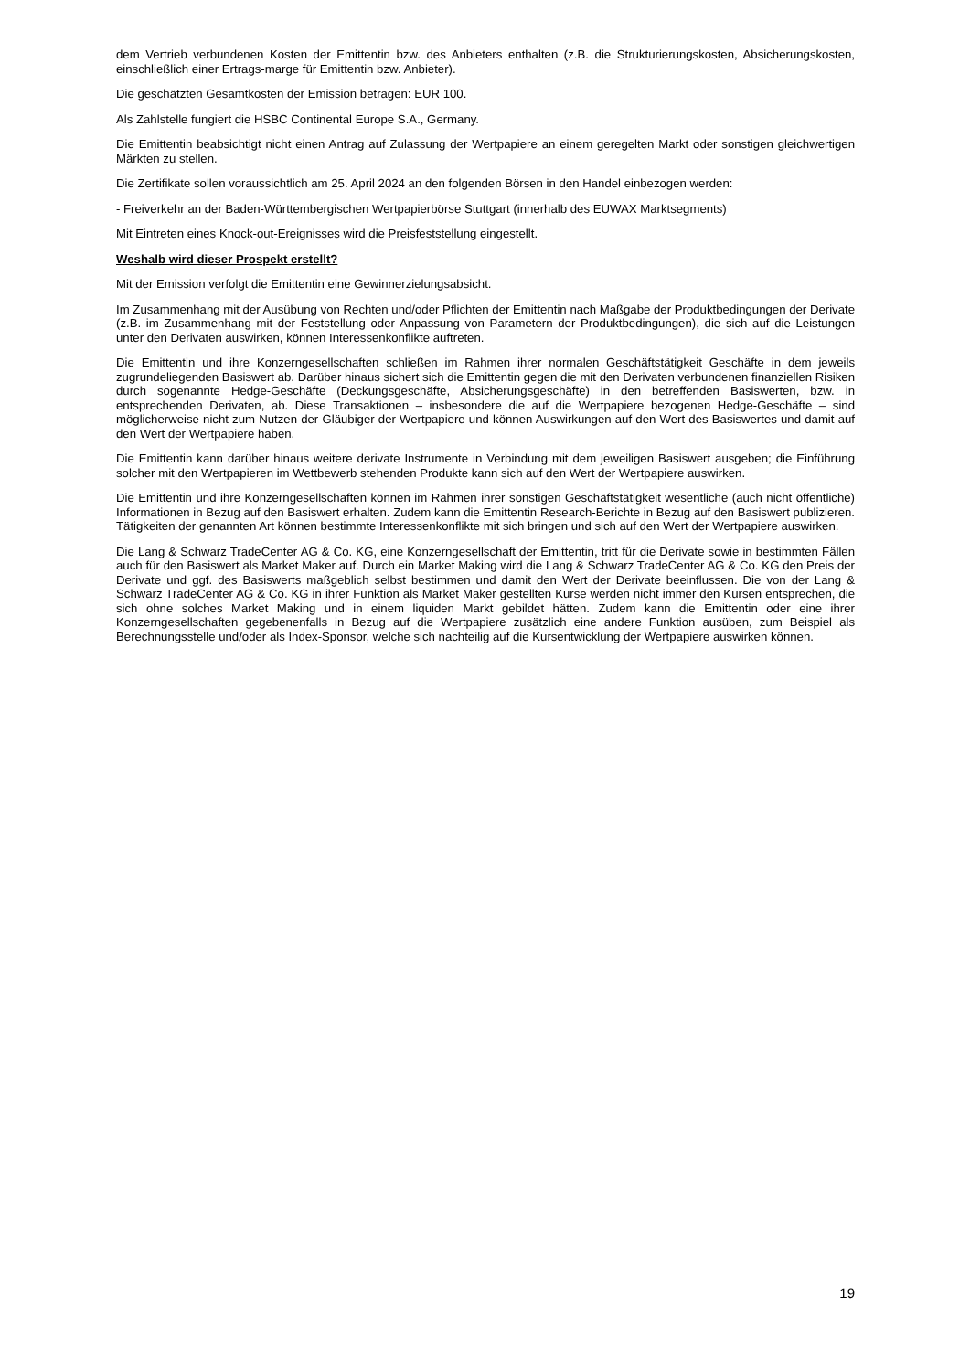dem Vertrieb verbundenen Kosten der Emittentin bzw. des Anbieters enthalten (z.B. die Strukturierungskosten, Absicherungskosten, einschließlich einer Ertrags-marge für Emittentin bzw. Anbieter).
Die geschätzten Gesamtkosten der Emission betragen: EUR 100.
Als Zahlstelle fungiert die HSBC Continental Europe S.A., Germany.
Die Emittentin beabsichtigt nicht einen Antrag auf Zulassung der Wertpapiere an einem geregelten Markt oder sonstigen gleichwertigen Märkten zu stellen.
Die Zertifikate sollen voraussichtlich am 25. April 2024 an den folgenden Börsen in den Handel einbezogen werden:
- Freiverkehr an der Baden-Württembergischen Wertpapierbörse Stuttgart (innerhalb des EUWAX Marktsegments)
Mit Eintreten eines Knock-out-Ereignisses wird die Preisfeststellung eingestellt.
Weshalb wird dieser Prospekt erstellt?
Mit der Emission verfolgt die Emittentin eine Gewinnerzielungsabsicht.
Im Zusammenhang mit der Ausübung von Rechten und/oder Pflichten der Emittentin nach Maßgabe der Produktbedingungen der Derivate (z.B. im Zusammenhang mit der Feststellung oder Anpassung von Parametern der Produktbedingungen), die sich auf die Leistungen unter den Derivaten auswirken, können Interessenkonflikte auftreten.
Die Emittentin und ihre Konzerngesellschaften schließen im Rahmen ihrer normalen Geschäftstätigkeit Geschäfte in dem jeweils zugrundeliegenden Basiswert ab. Darüber hinaus sichert sich die Emittentin gegen die mit den Derivaten verbundenen finanziellen Risiken durch sogenannte Hedge-Geschäfte (Deckungsgeschäfte, Absicherungsgeschäfte) in den betreffenden Basiswerten, bzw. in entsprechenden Derivaten, ab. Diese Transaktionen – insbesondere die auf die Wertpapiere bezogenen Hedge-Geschäfte – sind möglicherweise nicht zum Nutzen der Gläubiger der Wertpapiere und können Auswirkungen auf den Wert des Basiswertes und damit auf den Wert der Wertpapiere haben.
Die Emittentin kann darüber hinaus weitere derivate Instrumente in Verbindung mit dem jeweiligen Basiswert ausgeben; die Einführung solcher mit den Wertpapieren im Wettbewerb stehenden Produkte kann sich auf den Wert der Wertpapiere auswirken.
Die Emittentin und ihre Konzerngesellschaften können im Rahmen ihrer sonstigen Geschäftstätigkeit wesentliche (auch nicht öffentliche) Informationen in Bezug auf den Basiswert erhalten. Zudem kann die Emittentin Research-Berichte in Bezug auf den Basiswert publizieren. Tätigkeiten der genannten Art können bestimmte Interessenkonflikte mit sich bringen und sich auf den Wert der Wertpapiere auswirken.
Die Lang & Schwarz TradeCenter AG & Co. KG, eine Konzerngesellschaft der Emittentin, tritt für die Derivate sowie in bestimmten Fällen auch für den Basiswert als Market Maker auf. Durch ein Market Making wird die Lang & Schwarz TradeCenter AG & Co. KG den Preis der Derivate und ggf. des Basiswerts maßgeblich selbst bestimmen und damit den Wert der Derivate beeinflussen. Die von der Lang & Schwarz TradeCenter AG & Co. KG in ihrer Funktion als Market Maker gestellten Kurse werden nicht immer den Kursen entsprechen, die sich ohne solches Market Making und in einem liquiden Markt gebildet hätten. Zudem kann die Emittentin oder eine ihrer Konzerngesellschaften gegebenenfalls in Bezug auf die Wertpapiere zusätzlich eine andere Funktion ausüben, zum Beispiel als Berechnungsstelle und/oder als Index-Sponsor, welche sich nachteilig auf die Kursentwicklung der Wertpapiere auswirken können.
19